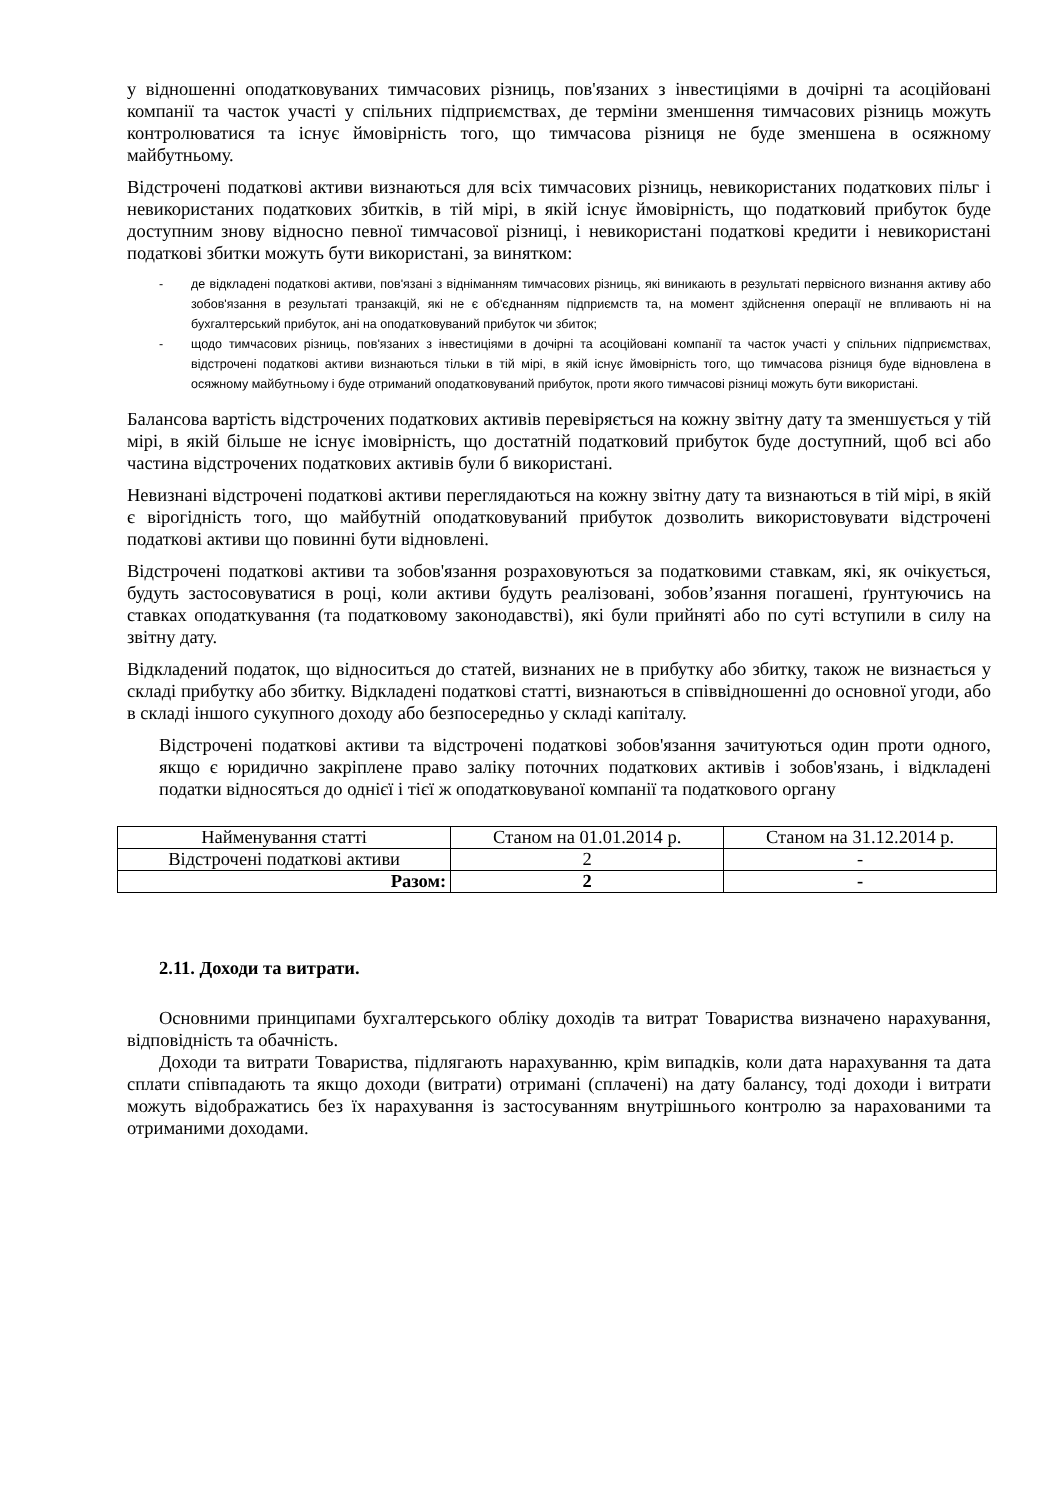у відношенні оподатковуваних тимчасових різниць, пов'язаних з інвестиціями в дочірні та асоційовані компанії та часток участі у спільних підприємствах, де терміни зменшення тимчасових різниць можуть контролюватися та існує ймовірність того, що тимчасова різниця не буде зменшена в осяжному майбутньому.
Відстрочені податкові активи визнаються для всіх тимчасових різниць, невикористаних податкових пільг і невикористаних податкових збитків, в тій мірі, в якій існує ймовірність, що податковий прибуток буде доступним знову відносно певної тимчасової різниці, і невикористані податкові кредити і невикористані податкові збитки можуть бути використані, за винятком:
- де відкладені податкові активи, пов'язані з відніманням тимчасових різниць, які виникають в результаті первісного визнання активу або зобов'язання в результаті транзакцій, які не є об'єднанням підприємств та, на момент здійснення операції не впливають ні на бухгалтерський прибуток, ані на оподатковуваний прибуток чи збиток;
- щодо тимчасових різниць, пов'язаних з інвестиціями в дочірні та асоційовані компанії та часток участі у спільних підприємствах, відстрочені податкові активи визнаються тільки в тій мірі, в якій існує ймовірність того, що тимчасова різниця буде відновлена в осяжному майбутньому і буде отриманий оподатковуваний прибуток, проти якого тимчасові різниці можуть бути використані.
Балансова вартість відстрочених податкових активів перевіряється на кожну звітну дату та зменшується у тій мірі, в якій більше не існує імовірність, що достатній податковий прибуток буде доступний, щоб всі або частина відстрочених податкових активів були б використані.
Невизнані відстрочені податкові активи переглядаються на кожну звітну дату та визнаються в тій мірі, в якій є вірогідність того, що майбутній оподатковуваний прибуток дозволить використовувати відстрочені податкові активи що повинні бути відновлені.
Відстрочені податкові активи та зобов'язання розраховуються за податковими ставкам, які, як очікується, будуть застосовуватися в році, коли активи будуть реалізовані, зобов’язання погашені, ґрунтуючись на ставках оподаткування (та податковому законодавстві), які були прийняті або по суті вступили в силу на звітну дату.
Відкладений податок, що відноситься до статей, визнаних не в прибутку або збитку, також не визнається у складі прибутку або збитку. Відкладені податкові статті, визнаються в співвідношенні до основної угоди, або в складі іншого сукупного доходу або безпосередньо у складі капіталу.
Відстрочені податкові активи та відстрочені податкові зобов'язання зачитуються один проти одного, якщо є юридично закріплене право заліку поточних податкових активів і зобов'язань, і відкладені податки відносяться до однієї і тієї ж оподатковуваної компанії та податкового органу
| Найменування статті | Станом на 01.01.2014 р. | Станом на 31.12.2014 р. |
| --- | --- | --- |
| Відстрочені податкові активи | 2 | - |
| Разом: | 2 | - |
2.11. Доходи та витрати.
Основними принципами бухгалтерського обліку доходів та витрат Товариства визначено нарахування, відповідність та обачність.
Доходи та витрати Товариства, підлягають нарахуванню, крім випадків, коли дата нарахування та дата сплати співпадають та якщо доходи (витрати) отримані (сплачені) на дату балансу, тоді доходи і витрати можуть відображатись без їх нарахування із застосуванням внутрішнього контролю за нарахованими та отриманими доходами.